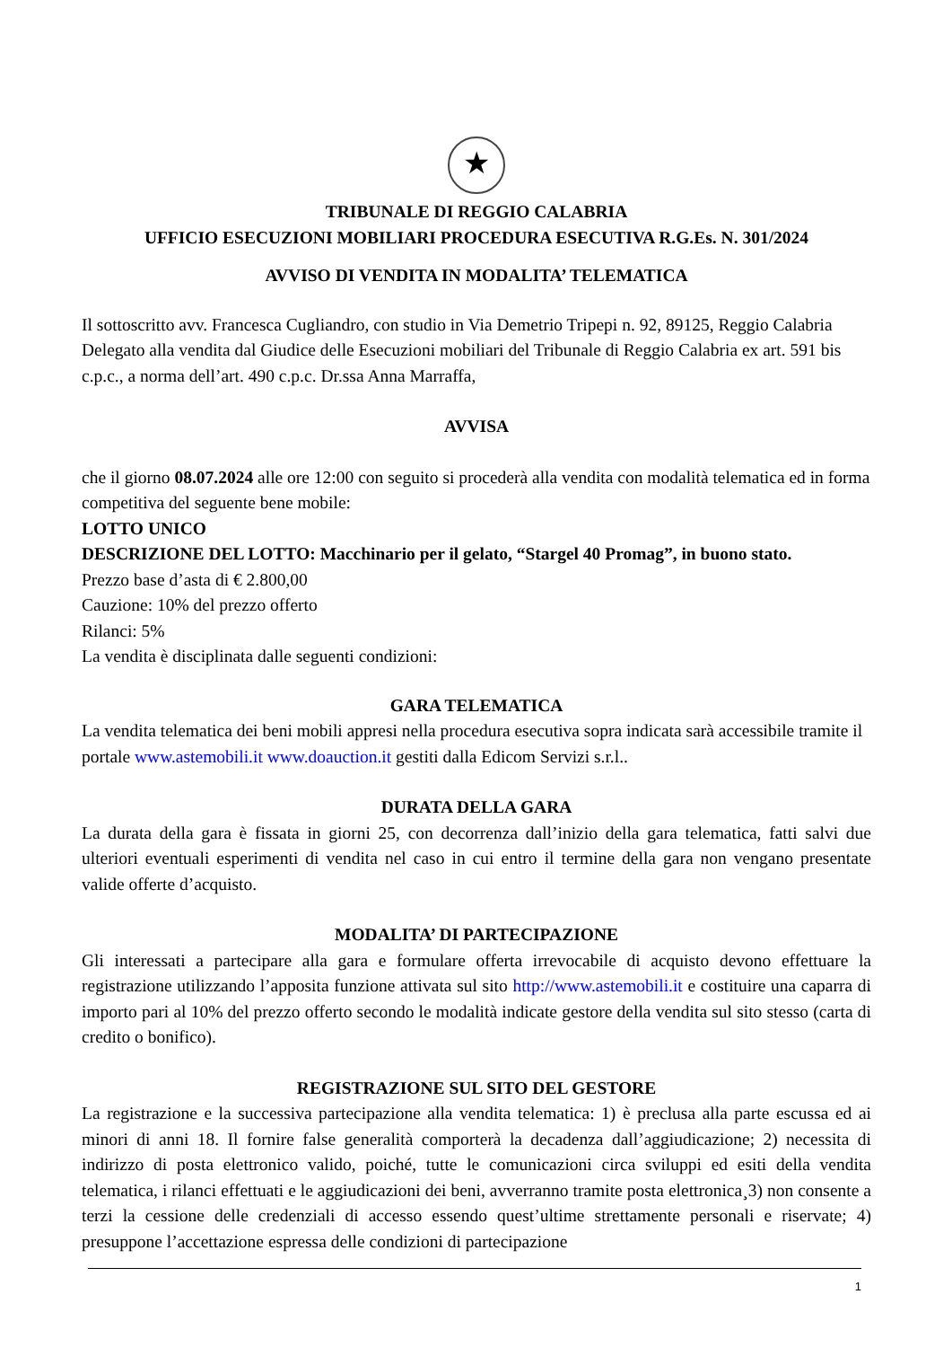★
TRIBUNALE DI REGGIO CALABRIA
UFFICIO ESECUZIONI MOBILIARI PROCEDURA ESECUTIVA R.G.Es. N. 301/2024
AVVISO DI VENDITA IN MODALITA’ TELEMATICA
Il sottoscritto avv. Francesca Cugliandro, con studio in Via Demetrio Tripepi n. 92, 89125, Reggio Calabria Delegato alla vendita dal Giudice delle Esecuzioni mobiliari del Tribunale di Reggio Calabria ex art. 591 bis c.p.c., a norma dell’art. 490 c.p.c. Dr.ssa Anna Marraffa,
AVVISA
che il giorno 08.07.2024 alle ore 12:00 con seguito si procederà alla vendita con modalità telematica ed in forma competitiva del seguente bene mobile:
LOTTO UNICO
DESCRIZIONE DEL LOTTO: Macchinario per il gelato, “Stargel 40 Promag”, in buono stato.
Prezzo base d’asta di € 2.800,00
Cauzione: 10% del prezzo offerto
Rilanci: 5%
La vendita è disciplinata dalle seguenti condizioni:
GARA TELEMATICA
La vendita telematica dei beni mobili appresi nella procedura esecutiva sopra indicata sarà accessibile tramite il portale www.astemobili.it www.doauction.it gestiti dalla Edicom Servizi s.r.l..
DURATA DELLA GARA
La durata della gara è fissata in giorni 25, con decorrenza dall’inizio della gara telematica, fatti salvi due ulteriori eventuali esperimenti di vendita nel caso in cui entro il termine della gara non vengano presentate valide offerte d’acquisto.
MODALITA’ DI PARTECIPAZIONE
Gli interessati a partecipare alla gara e formulare offerta irrevocabile di acquisto devono effettuare la registrazione utilizzando l’apposita funzione attivata sul sito http://www.astemobili.it e costituire una caparra di importo pari al 10% del prezzo offerto secondo le modalità indicate gestore della vendita sul sito stesso (carta di credito o bonifico).
REGISTRAZIONE SUL SITO DEL GESTORE
La registrazione e la successiva partecipazione alla vendita telematica: 1) è preclusa alla parte escussa ed ai minori di anni 18. Il fornire false generalità comporterà la decadenza dall’aggiudicazione; 2) necessita di indirizzo di posta elettronico valido, poiché, tutte le comunicazioni circa sviluppi ed esiti della vendita telematica, i rilanci effettuati e le aggiudicazioni dei beni, avverranno tramite posta elettronica¸3) non consente a terzi la cessione delle credenziali di accesso essendo quest’ultime strettamente personali e riservate; 4) presuppone l’accettazione espressa delle condizioni di partecipazione
1